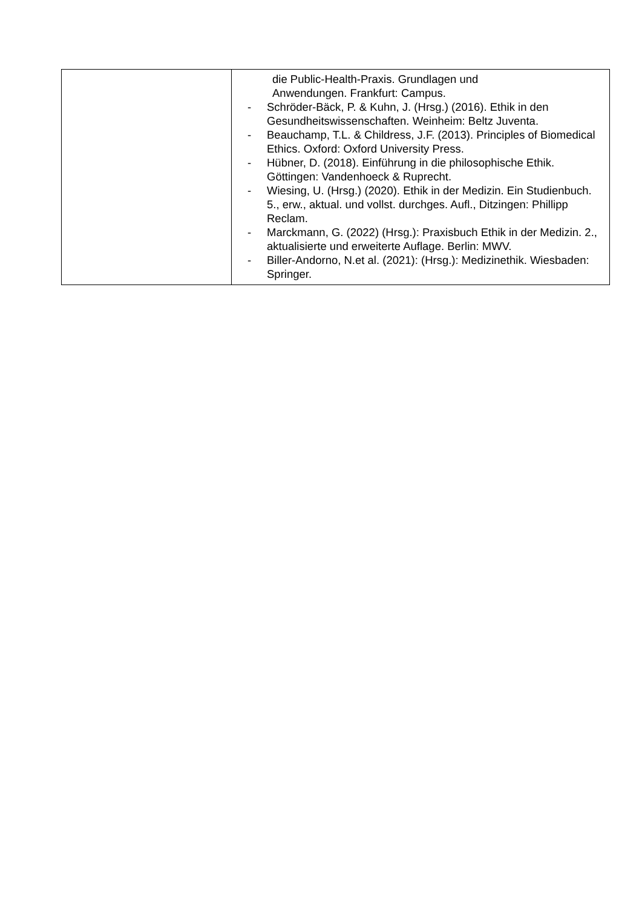| | die Public-Health-Praxis. Grundlagen und Anwendungen. Frankfurt: Campus. - Schröder-Bäck, P. & Kuhn, J. (Hrsg.) (2016). Ethik in den Gesundheitswissenschaften. Weinheim: Beltz Juventa. - Beauchamp, T.L. & Childress, J.F. (2013). Principles of Biomedical Ethics. Oxford: Oxford University Press. - Hübner, D. (2018). Einführung in die philosophische Ethik. Göttingen: Vandenhoeck & Ruprecht. - Wiesing, U. (Hrsg.) (2020). Ethik in der Medizin. Ein Studienbuch. 5., erw., aktual. und vollst. durchges. Aufl., Ditzingen: Phillipp Reclam. - Marckmann, G. (2022) (Hrsg.): Praxisbuch Ethik in der Medizin. 2., aktualisierte und erweiterte Auflage. Berlin: MWV. - Biller-Andorno, N.et al. (2021): (Hrsg.): Medizinethik. Wiesbaden: Springer. |